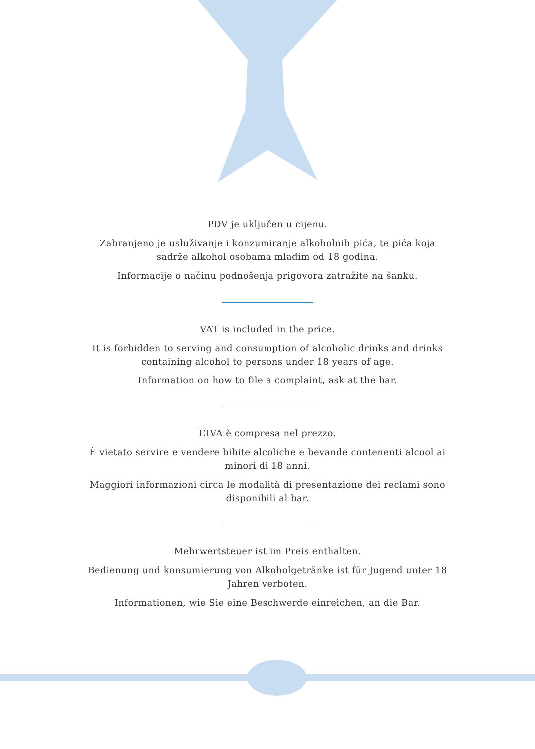PDV je uključen u cijenu.
Zabranjeno je usluživanje i konzumiranje alkoholnih pića, te pića koja sadrže alkohol osobama mlađim od 18 godina.
Informacije o načinu podnošenja prigovora zatražite na šanku.
VAT is included in the price.
It is forbidden to serving and consumption of alcoholic drinks and drinks containing alcohol to persons under 18 years of age.
Information on how to file a complaint, ask at the bar.
L’IVA è compresa nel prezzo.
È vietato servire e vendere bibite alcoliche e bevande contenenti alcool ai minori di 18 anni.
Maggiori informazioni circa le modalità di presentazione dei reclami sono disponibili al bar.
Mehrwertsteuer ist im Preis enthalten.
Bedienung und konsumierung von Alkoholgetränke ist für Jugend unter 18 Jahren verboten.
Informationen, wie Sie eine Beschwerde einreichen, an die Bar.